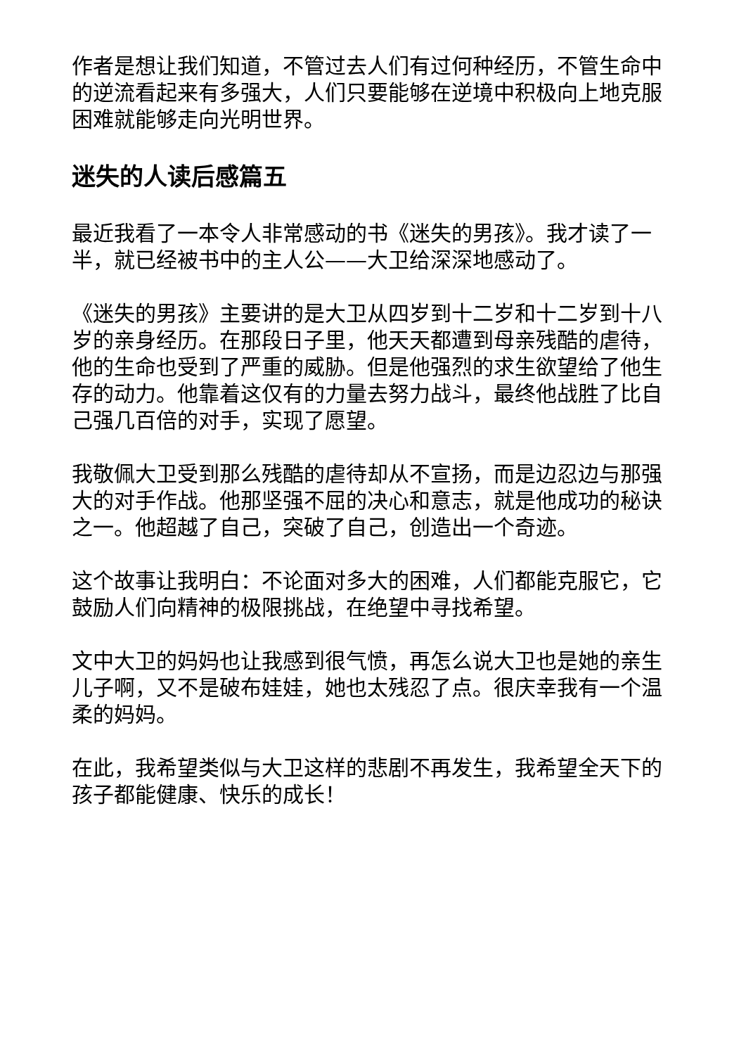作者是想让我们知道，不管过去人们有过何种经历，不管生命中的逆流看起来有多强大，人们只要能够在逆境中积极向上地克服困难就能够走向光明世界。
迷失的人读后感篇五
最近我看了一本令人非常感动的书《迷失的男孩》。我才读了一半，就已经被书中的主人公——大卫给深深地感动了。
《迷失的男孩》主要讲的是大卫从四岁到十二岁和十二岁到十八岁的亲身经历。在那段日子里，他天天都遭到母亲残酷的虐待，他的生命也受到了严重的威胁。但是他强烈的求生欲望给了他生存的动力。他靠着这仅有的力量去努力战斗，最终他战胜了比自己强几百倍的对手，实现了愿望。
我敬佩大卫受到那么残酷的虐待却从不宣扬，而是边忍边与那强大的对手作战。他那坚强不屈的决心和意志，就是他成功的秘诀之一。他超越了自己，突破了自己，创造出一个奇迹。
这个故事让我明白：不论面对多大的困难，人们都能克服它，它鼓励人们向精神的极限挑战，在绝望中寻找希望。
文中大卫的妈妈也让我感到很气愤，再怎么说大卫也是她的亲生儿子啊，又不是破布娃娃，她也太残忍了点。很庆幸我有一个温柔的妈妈。
在此，我希望类似与大卫这样的悲剧不再发生，我希望全天下的孩子都能健康、快乐的成长！